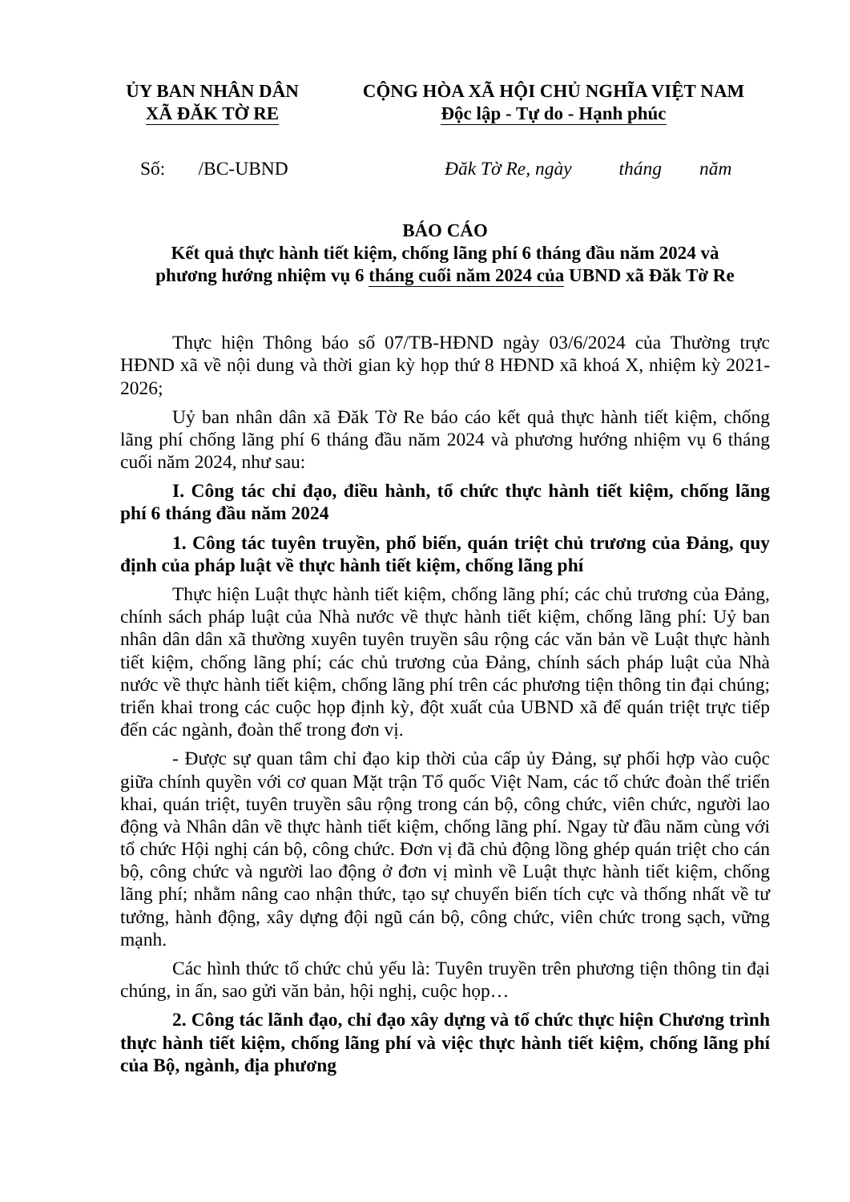ỦY BAN NHÂN DÂN
XÃ ĐĂK TỜ RE
CỘNG HÒA XÃ HỘI CHỦ NGHĨA VIỆT NAM
Độc lập - Tự do - Hạnh phúc
Số: /BC-UBND Đăk Tờ Re, ngày tháng năm
BÁO CÁO
Kết quả thực hành tiết kiệm, chống lãng phí 6 tháng đầu năm 2024 và
phương hướng nhiệm vụ 6 tháng cuối năm 2024 của UBND xã Đăk Tờ Re
Thực hiện Thông báo số 07/TB-HĐND ngày 03/6/2024 của Thường trực HĐND xã về nội dung và thời gian kỳ họp thứ 8 HĐND xã khoá X, nhiệm kỳ 2021-2026;
Uỷ ban nhân dân xã Đăk Tờ Re báo cáo kết quả thực hành tiết kiệm, chống lãng phí chống lãng phí 6 tháng đầu năm 2024 và phương hướng nhiệm vụ 6 tháng cuối năm 2024, như sau:
I. Công tác chỉ đạo, điều hành, tổ chức thực hành tiết kiệm, chống lãng phí 6 tháng đầu năm 2024
1. Công tác tuyên truyền, phổ biến, quán triệt chủ trương của Đảng, quy định của pháp luật về thực hành tiết kiệm, chống lãng phí
Thực hiện Luật thực hành tiết kiệm, chống lãng phí; các chủ trương của Đảng, chính sách pháp luật của Nhà nước về thực hành tiết kiệm, chống lãng phí: Uỷ ban nhân dân dân xã thường xuyên tuyên truyền sâu rộng các văn bản về Luật thực hành tiết kiệm, chống lãng phí; các chủ trương của Đảng, chính sách pháp luật của Nhà nước về thực hành tiết kiệm, chống lãng phí trên các phương tiện thông tin đại chúng; triển khai trong các cuộc họp định kỳ, đột xuất của UBND xã để quán triệt trực tiếp đến các ngành, đoàn thể trong đơn vị.
- Được sự quan tâm chỉ đạo kip thời của cấp ủy Đảng, sự phối hợp vào cuộc giữa chính quyền với cơ quan Mặt trận Tổ quốc Việt Nam, các tổ chức đoàn thể triển khai, quán triệt, tuyên truyền sâu rộng trong cán bộ, công chức, viên chức, người lao động và Nhân dân về thực hành tiết kiệm, chống lãng phí. Ngay từ đầu năm cùng với tổ chức Hội nghị cán bộ, công chức. Đơn vị đã chủ động lồng ghép quán triệt cho cán bộ, công chức và người lao động ở đơn vị mình về Luật thực hành tiết kiệm, chống lãng phí; nhằm nâng cao nhận thức, tạo sự chuyển biến tích cực và thống nhất về tư tưởng, hành động, xây dựng đội ngũ cán bộ, công chức, viên chức trong sạch, vững mạnh.
Các hình thức tổ chức chủ yếu là: Tuyên truyền trên phương tiện thông tin đại chúng, in ấn, sao gửi văn bản, hội nghị, cuộc họp…
2. Công tác lãnh đạo, chỉ đạo xây dựng và tổ chức thực hiện Chương trình thực hành tiết kiệm, chống lãng phí và việc thực hành tiết kiệm, chống lãng phí của Bộ, ngành, địa phương